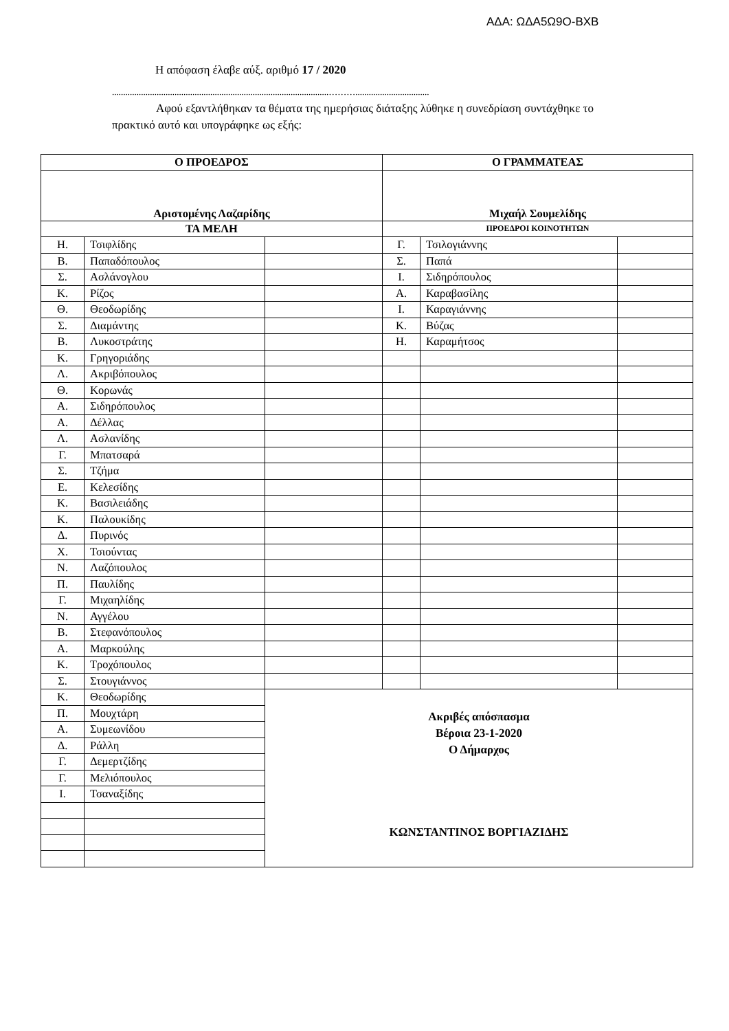ΑΔΑ: ΩΔΑ5Ω9Ο-ΒΧΒ
Η απόφαση έλαβε αύξ. αριθμό 17 / 2020
.................................................................................................……….................................
Αφού εξαντλήθηκαν τα θέματα της ημερήσιας διάταξης λύθηκε η συνεδρίαση συντάχθηκε το πρακτικό αυτό και υπογράφηκε ως εξής:
| Ο ΠΡΟΕΔΡΟΣ | | | Ο ΓΡΑΜΜΑΤΕΑΣ | | |
| Αριστομένης Λαζαρίδης | | | Μιχαήλ Σουμελίδης | | |
| ΤΑ ΜΕΛΗ | | | ΠΡΟΕΔΡΟΙ ΚΟΙΝΟΤΗΤΩΝ | | |
| Η. | Τσιφλίδης | | Γ. | Τσιλογιάννης | |
| Β. | Παπαδόπουλος | | Σ. | Παπά | |
| Σ. | Ασλάνογλου | | Ι. | Σιδηρόπουλος | |
| Κ. | Ρίζος | | Α. | Καραβασίλης | |
| Θ. | Θεοδωρίδης | | Ι. | Καραγιάννης | |
| Σ. | Διαμάντης | | Κ. | Βύζας | |
| Β. | Λυκοστράτης | | Η. | Καραμήτσος | |
| Κ. | Γρηγοριάδης | | | | |
| Λ. | Ακριβόπουλος | | | | |
| Θ. | Κορωνάς | | | | |
| Α. | Σιδηρόπουλος | | | | |
| Α. | Δέλλας | | | | |
| Λ. | Ασλανίδης | | | | |
| Γ. | Μπατσαρά | | | | |
| Σ. | Τζήμα | | | | |
| Ε. | Κελεσίδης | | | | |
| Κ. | Βασιλειάδης | | | | |
| Κ. | Παλουκίδης | | | | |
| Δ. | Πυρινός | | | | |
| Χ. | Τσιούντας | | | | |
| Ν. | Λαζόπουλος | | | | |
| Π. | Παυλίδης | | | | |
| Γ. | Μιχαηλίδης | | | | |
| Ν. | Αγγέλου | | | | |
| Β. | Στεφανόπουλος | | | | |
| Α. | Μαρκούλης | | | | |
| Κ. | Τροχόπουλος | | | | |
| Σ. | Στουγιάννος | | | | |
| Κ. | Θεοδωρίδης | Ακριβές απόσπασμα Βέροια 23-1-2020 Ο Δήμαρχος ΚΩΝΣΤΑΝΤΙΝΟΣ ΒΟΡΓΙΑΖΙΔΗΣ | | | |
| Π. | Μουχτάρη | | | | |
| Α. | Συμεωνίδου | | | | |
| Δ. | Ράλλη | | | | |
| Γ. | Δεμερτζίδης | | | | |
| Γ. | Μελιόπουλος | | | | |
| Ι. | Τσαναξίδης | | | | |